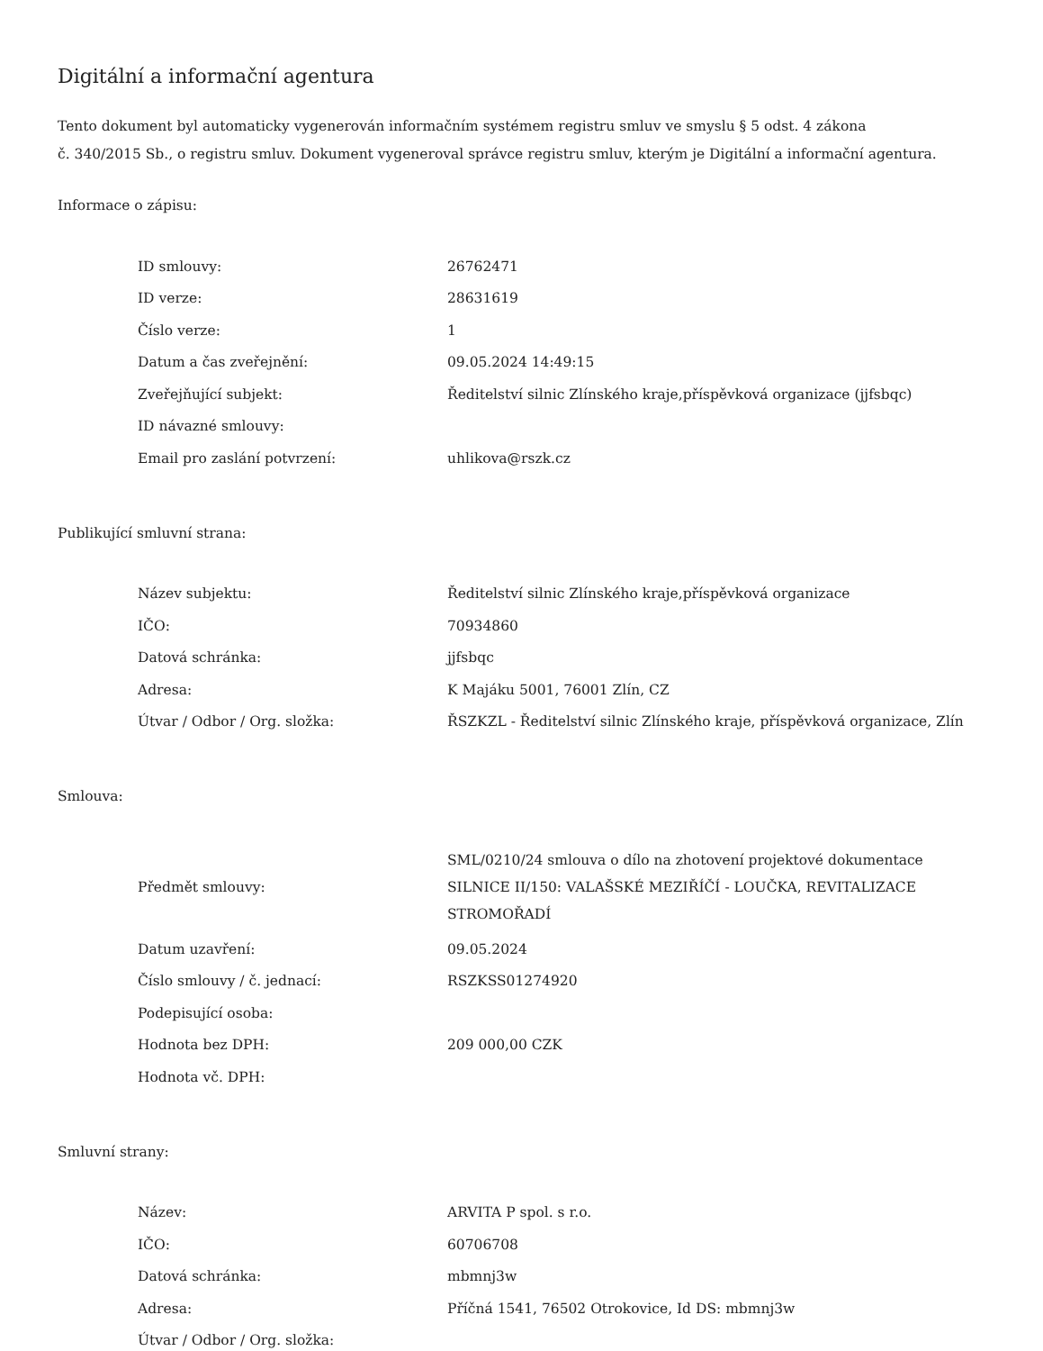Digitální a informační agentura
Tento dokument byl automaticky vygenerován informačním systémem registru smluv ve smyslu § 5 odst. 4 zákona
č. 340/2015 Sb., o registru smluv. Dokument vygeneroval správce registru smluv, kterým je Digitální a informační agentura.
Informace o zápisu:
| ID smlouvy: | 26762471 |
| ID verze: | 28631619 |
| Číslo verze: | 1 |
| Datum a čas zveřejnění: | 09.05.2024 14:49:15 |
| Zveřejňující subjekt: | Ředitelství silnic Zlínského kraje,příspěvková organizace (jjfsbqc) |
| ID návazné smlouvy: | |
| Email pro zaslání potvrzení: | uhlikova@rszk.cz |
Publikující smluvní strana:
| Název subjektu: | Ředitelství silnic Zlínského kraje,příspěvková organizace |
| IČO: | 70934860 |
| Datová schránka: | jjfsbqc |
| Adresa: | K Majáku 5001, 76001 Zlín, CZ |
| Útvar / Odbor / Org. složka: | ŘSZKZL - Ředitelství silnic Zlínského kraje, příspěvková organizace, Zlín |
Smlouva:
| Předmět smlouvy: | SML/0210/24 smlouva o dílo na zhotovení projektové dokumentace SILNICE II/150: VALAŠSKÉ MEZIŘÍČÍ - LOUČKA, REVITALIZACE STROMOŘADÍ |
| Datum uzavření: | 09.05.2024 |
| Číslo smlouvy / č. jednací: | RSZKSS01274920 |
| Podepisující osoba: | |
| Hodnota bez DPH: | 209 000,00 CZK |
| Hodnota vč. DPH: | |
Smluvní strany:
| Název: | ARVITA P spol. s r.o. |
| IČO: | 60706708 |
| Datová schránka: | mbmnj3w |
| Adresa: | Příčná 1541, 76502 Otrokovice, Id DS: mbmnj3w |
| Útvar / Odbor / Org. složka: | |